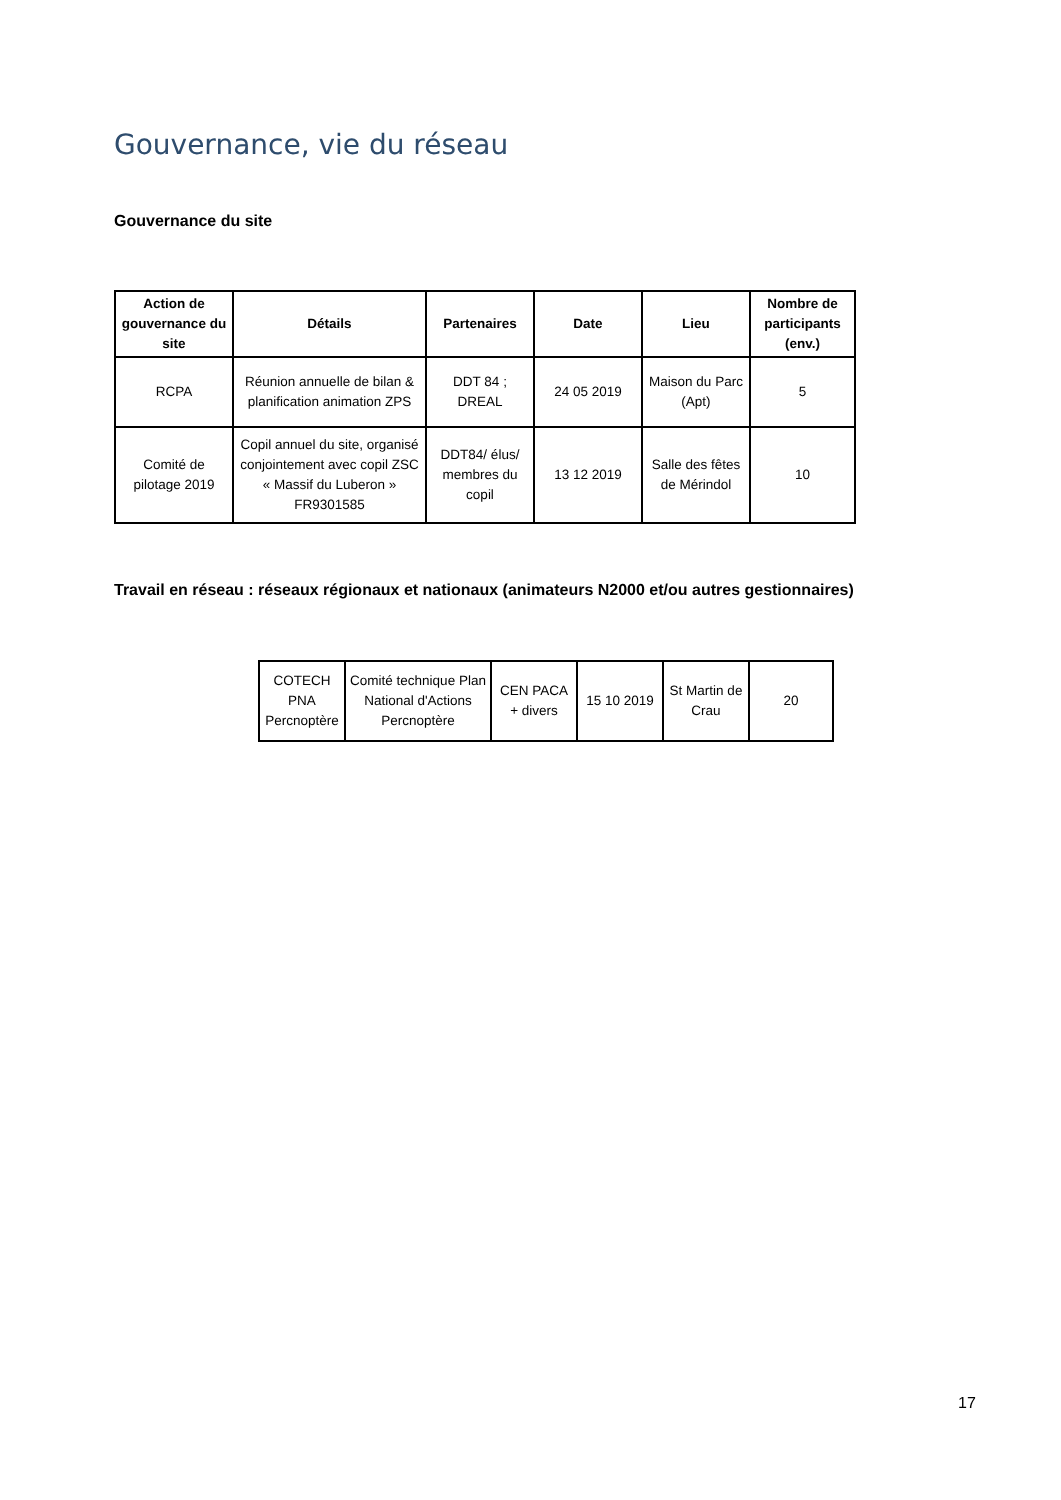Gouvernance, vie du réseau
Gouvernance du site
| Action de gouvernance du site | Détails | Partenaires | Date | Lieu | Nombre de participants (env.) |
| --- | --- | --- | --- | --- | --- |
| RCPA | Réunion annuelle de bilan & planification animation ZPS | DDT 84 ; DREAL | 24 05 2019 | Maison du Parc (Apt) | 5 |
| Comité de pilotage 2019 | Copil annuel du site, organisé conjointement avec copil ZSC « Massif du Luberon » FR9301585 | DDT84/ élus/ membres du copil | 13 12 2019 | Salle des fêtes de Mérindol | 10 |
Travail en réseau : réseaux régionaux et nationaux (animateurs N2000 et/ou autres gestionnaires)
| COTECH PNA Percnoptère | Comité technique Plan National d'Actions Percnoptère | CEN PACA + divers | 15 10 2019 | St Martin de Crau | 20 |
17